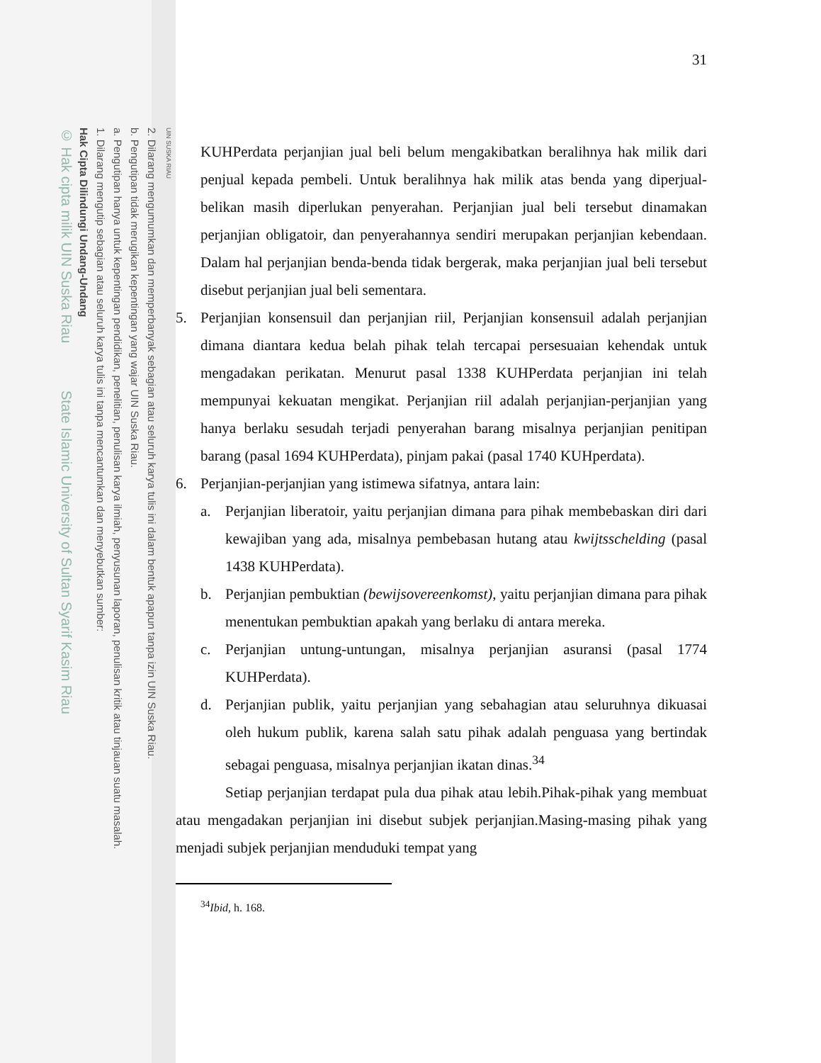UIN SUSKA RIAU
2. Dilarang mengumumkan dan memperbanyak sebagian atau seluruh karya tulis ini dalam bentuk apapun tanpa izin UIN Suska Riau.
b. Pengutipan tidak merugikan kepentingan yang wajar UIN Suska Riau.
a. Pengutipan hanya untuk kepentingan pendidikan, penelitian, penulisan karya ilmiah, penyusunan laporan, penulisan kritik atau tinjauan suatu masalah.
1. Dilarang mengutip sebagian atau seluruh karya tulis ini tanpa mencantumkan dan menyebutkan sumber:
Hak Cipta Dilindungi Undang-Undang
© Hak cipta milik UIN Suska Riau State Islamic University of Sultan Syarif Kasim Riau
31
KUHPerdata perjanjian jual beli belum mengakibatkan beralihnya hak milik dari penjual kepada pembeli. Untuk beralihnya hak milik atas benda yang diperjual-belikan masih diperlukan penyerahan. Perjanjian jual beli tersebut dinamakan perjanjian obligatoir, dan penyerahannya sendiri merupakan perjanjian kebendaan. Dalam hal perjanjian benda-benda tidak bergerak, maka perjanjian jual beli tersebut disebut perjanjian jual beli sementara.
5. Perjanjian konsensuil dan perjanjian riil, Perjanjian konsensuil adalah perjanjian dimana diantara kedua belah pihak telah tercapai persesuaian kehendak untuk mengadakan perikatan. Menurut pasal 1338 KUHPerdata perjanjian ini telah mempunyai kekuatan mengikat. Perjanjian riil adalah perjanjian-perjanjian yang hanya berlaku sesudah terjadi penyerahan barang misalnya perjanjian penitipan barang (pasal 1694 KUHPerdata), pinjam pakai (pasal 1740 KUHperdata).
6. Perjanjian-perjanjian yang istimewa sifatnya, antara lain:
a. Perjanjian liberatoir, yaitu perjanjian dimana para pihak membebaskan diri dari kewajiban yang ada, misalnya pembebasan hutang atau kwijtsschelding (pasal 1438 KUHPerdata).
b. Perjanjian pembuktian (bewijsovereenkomst), yaitu perjanjian dimana para pihak menentukan pembuktian apakah yang berlaku di antara mereka.
c. Perjanjian untung-untungan, misalnya perjanjian asuransi (pasal 1774 KUHPerdata).
d. Perjanjian publik, yaitu perjanjian yang sebahagian atau seluruhnya dikuasai oleh hukum publik, karena salah satu pihak adalah penguasa yang bertindak sebagai penguasa, misalnya perjanjian ikatan dinas.<sup>34</sup>
Setiap perjanjian terdapat pula dua pihak atau lebih.Pihak-pihak yang membuat atau mengadakan perjanjian ini disebut subjek perjanjian.Masing-masing pihak yang menjadi subjek perjanjian menduduki tempat yang
<sup>34</sup> Ibid, h. 168.